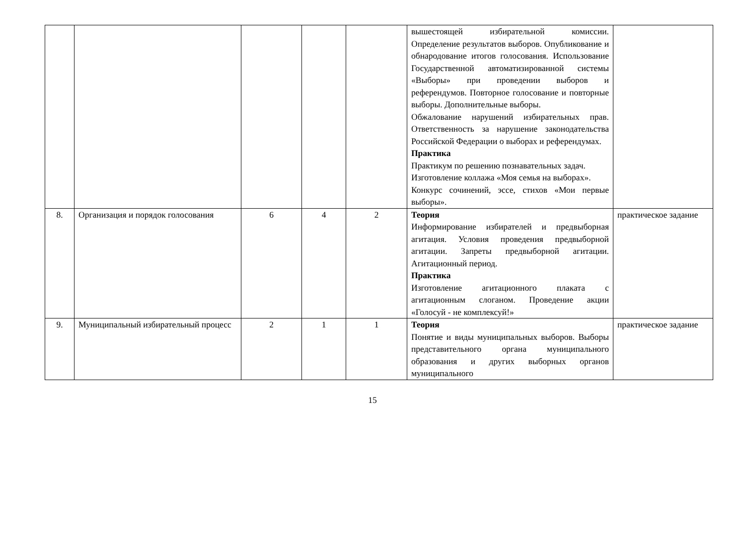| | | | | | вышестоящей избирательной комиссии. Определение результатов выборов. Опубликование и обнародование итогов голосования. Использование Государственной автоматизированной системы «Выборы» при проведении выборов и референдумов. Повторное голосование и повторные выборы. Дополнительные выборы. Обжалование нарушений избирательных прав. Ответственность за нарушение законодательства Российской Федерации о выборах и референдумах. Практика Практикум по решению познавательных задач. Изготовление коллажа «Моя семья на выборах». Конкурс сочинений, эссе, стихов «Мои первые выборы». | |
| 8. | Организация и порядок голосования | 6 | 4 | 2 | Теория Информирование избирателей и предвыборная агитация. Условия проведения предвыборной агитации. Запреты предвыборной агитации. Агитационный период. Практика Изготовление агитационного плаката с агитационным слоганом. Проведение акции «Голосуй - не комплексуй!» | практическое задание |
| 9. | Муниципальный избирательный процесс | 2 | 1 | 1 | Теория Понятие и виды муниципальных выборов. Выборы представительного органа муниципального образования и других выборных органов муниципального | практическое задание |
15